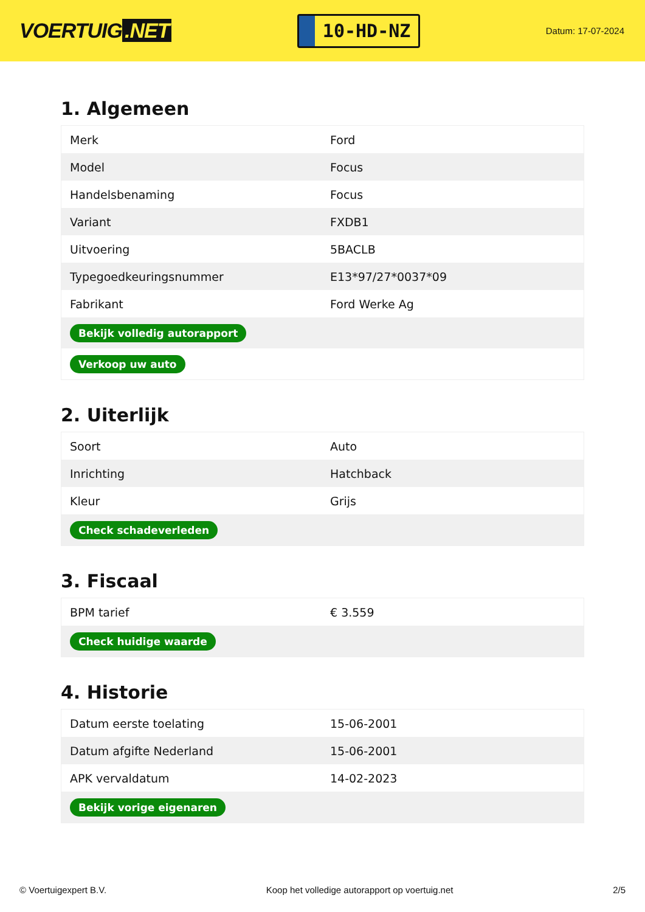VOERTUIG.NET
10-HD-NZ
Datum: 17-07-2024
1. Algemeen
| Merk | Ford |
| Model | Focus |
| Handelsbenaming | Focus |
| Variant | FXDB1 |
| Uitvoering | 5BACLB |
| Typegoedkeuringsnummer | E13*97/27*0037*09 |
| Fabrikant | Ford Werke Ag |
| Bekijk volledig autorapport | |
| Verkoop uw auto | |
2. Uiterlijk
| Soort | Auto |
| Inrichting | Hatchback |
| Kleur | Grijs |
| Check schadeverleden | |
3. Fiscaal
| BPM tarief | € 3.559 |
| Check huidige waarde | |
4. Historie
| Datum eerste toelating | 15-06-2001 |
| Datum afgifte Nederland | 15-06-2001 |
| APK vervaldatum | 14-02-2023 |
| Bekijk vorige eigenaren | |
© Voertuigexpert B.V. Koop het volledige autorapport op voertuig.net 2/5